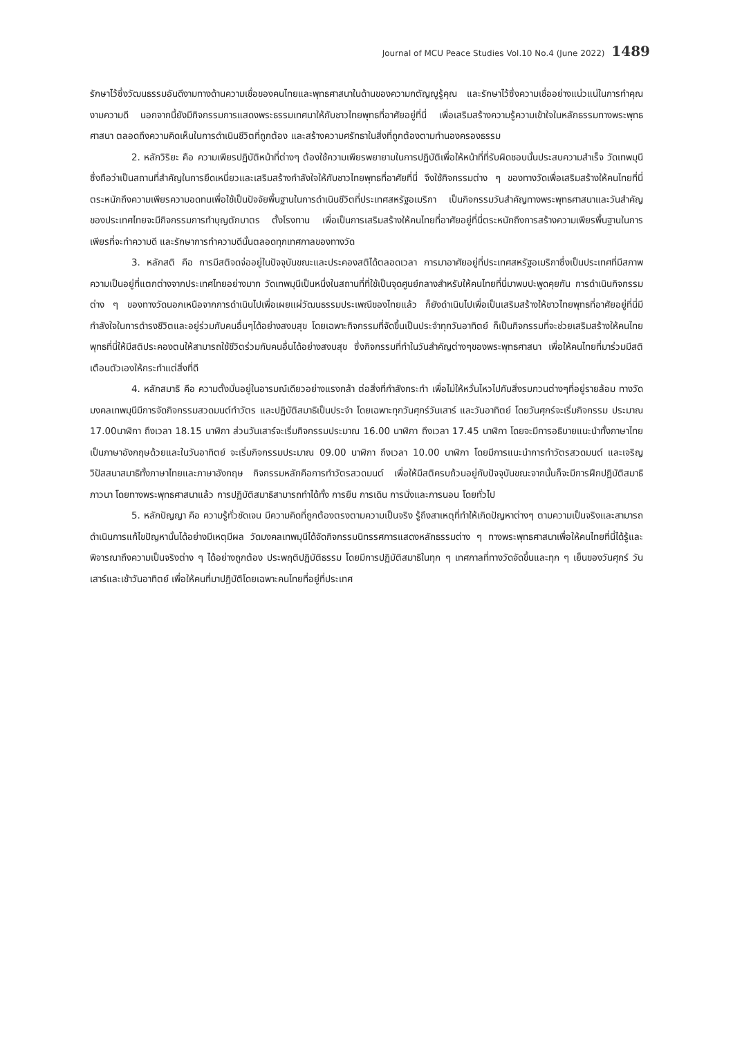Journal of MCU Peace Studies Vol.10 No.4 (June 2022) 1489
รักษาไว้ซึ่งวัฒนธรรมอันดีงามทางด้านความเชื่อของคนไทยและพุทธศาสนาในด้านของความกตัญญูรู้คุณ และรักษาไว้ซึ่งความเชื่ออย่างแน่วแน่ในการทำคุณงามความดี นอกจากนี้ยังมีกิจกรรมการแสดงพระธรรมเทศนาให้กับชาวไทยพุทธที่อาศัยอยู่ที่นี่ เพื่อเสริมสร้างความรู้ความเข้าใจในหลักธรรมทางพระพุทธศาสนา ตลอดถึงความคิดเห็นในการดำเนินชีวิตที่ถูกต้อง และสร้างความศรัทธาในสิ่งที่ถูกต้องตามทำนองครองธรรม
2. หลักวิริยะ คือ ความเพียรปฏิบัติหน้าที่ต่างๆ ต้องใช้ความเพียรพยายามในการปฏิบัติเพื่อให้หน้าที่ที่รับผิดชอบนั้นประสบความสำเร็จ วัดเทพมุนีซึ่งถือว่าเป็นสถานที่สำคัญในการยึดเหนี่ยวและเสริมสร้างกำลังใจให้กับชาวไทยพุทธที่อาศัยที่นี่ จึงใช้กิจกรรมต่าง ๆ ของทางวัดเพื่อเสริมสร้างให้คนไทยที่นี่ตระหนักถึงความเพียรความอดทนเพื่อใช้เป็นปัจจัยพื้นฐานในการดำเนินชีวิตที่ประเทศสหรัฐอเมริกา เป็นกิจกรรมวันสำคัญทางพระพุทธศาสนาและวันสำคัญของประเทศไทยจะมีกิจกรรมการทำบุญตักบาตร ตั้งโรงทาน เพื่อเป็นการเสริมสร้างให้คนไทยที่อาศัยอยู่ที่นี่ตระหนักถึงการสร้างความเพียรพื้นฐานในการเพียรที่จะทำความดี และรักษาการทำความดีนั้นตลอดทุกเทศกาลของทางวัด
3. หลักสติ คือ การมีสติจดจ่ออยู่ในปัจจุบันขณะและประคองสติได้ตลอดเวลา การมาอาศัยอยู่ที่ประเทศสหรัฐอเมริกาซึ่งเป็นประเทศที่มีสภาพความเป็นอยู่ที่แตกต่างจากประเทศไทยอย่างมาก วัดเทพมุนีเป็นหนึ่งในสถานที่ที่ใช้เป็นจุดศูนย์กลางสำหรับให้คนไทยที่นี่มาพบปะพูดคุยกัน การดำเนินกิจกรรมต่าง ๆ ของทางวัดนอกเหนือจากการดำเนินไปเพื่อเผยแผ่วัฒนธรรมประเพณีของไทยแล้ว ก็ยังดำเนินไปเพื่อเป็นเสริมสร้างให้ชาวไทยพุทธที่อาศัยอยู่ที่นี่มีกำลังใจในการดำรงชีวิตและอยู่ร่วมกับคนอื่นๆได้อย่างสงบสุข โดยเฉพาะกิจกรรมที่จัดขึ้นเป็นประจำทุกวันอาทิตย์ ก็เป็นกิจกรรมที่จะช่วยเสริมสร้างให้คนไทยพุทธที่นี่ให้มีสติประคองตนให้สามารถใช้ชีวิตร่วมกับคนอื่นได้อย่างสงบสุข ซึ่งกิจกรรมที่ทำในวันสำคัญต่างๆของพระพุทธศาสนา เพื่อให้คนไทยที่มาร่วมมีสติเตือนตัวเองให้กระทำแต่สิ่งที่ดี
4. หลักสมาธิ คือ ความตั้งมั่นอยู่ในอารมณ์เดียวอย่างแรงกล้า ต่อสิ่งที่กำลังกระทำ เพื่อไม่ให้หวั่นไหวไปกับสิ่งรบกวนต่างๆที่อยู่รายล้อม ทางวัดมงคลเทพมุนีมีการจัดกิจกรรมสวดมนต์ทำวัตร และปฏิบัติสมาธิเป็นประจำ โดยเฉพาะทุกวันศุกร์วันเสาร์ และวันอาทิตย์ โดยวันศุกร์จะเริ่มกิจกรรม ประมาณ 17.00นาฬิกา ถึงเวลา 18.15 นาฬิกา ส่วนวันเสาร์จะเริ่มกิจกรรมประมาณ 16.00 นาฬิกา ถึงเวลา 17.45 นาฬิกา โดยจะมีการอธิบายแนะนำทั้งภาษาไทยเป็นภาษาอังกฤษด้วยและในวันอาทิตย์ จะเริ่มกิจกรรมประมาณ 09.00 นาฬิกา ถึงเวลา 10.00 นาฬิกา โดยมีการแนะนำการทำวัตรสวดมนต์ และเจริญวิปัสสนาสมาธิทั้งภาษาไทยและภาษาอังกฤษ กิจกรรมหลักคือการทำวัตรสวดมนต์ เพื่อให้มีสติครบถ้วนอยู่กับปัจจุบันขณะจากนั้นก็จะมีการฝึกปฏิบัติสมาธิภาวนา โดยทางพระพุทธศาสนาแล้ว การปฏิบัติสมาธิสามารถทำได้ทั้ง การยืน การเดิน การนั่งและการนอน โดยทั่วไป
5. หลักปัญญา คือ ความรู้ทั่วชัดเจน มีความคิดที่ถูกต้องตรงตามความเป็นจริง รู้ถึงสาเหตุที่ทำให้เกิดปัญหาต่างๆ ตามความเป็นจริงและสามารถดำเนินการแก้ไขปัญหานั้นได้อย่างมีเหตุมีผล วัดมงคลเทพมุนีได้จัดกิจกรรมนิทรรศการแสดงหลักธรรมต่าง ๆ ทางพระพุทธศาสนาเพื่อให้คนไทยที่นี่ได้รู้และพิจารณาถึงความเป็นจริงต่าง ๆ ได้อย่างถูกต้อง ประพฤติปฏิบัติธรรม โดยมีการปฏิบัติสมาธิในทุก ๆ เทศกาลที่ทางวัดจัดขึ้นและทุก ๆ เย็นของวันศุกร์ วันเสาร์และเช้าวันอาทิตย์ เพื่อให้คนที่มาปฏิบัติโดยเฉพาะคนไทยที่อยู่ที่ประเทศ